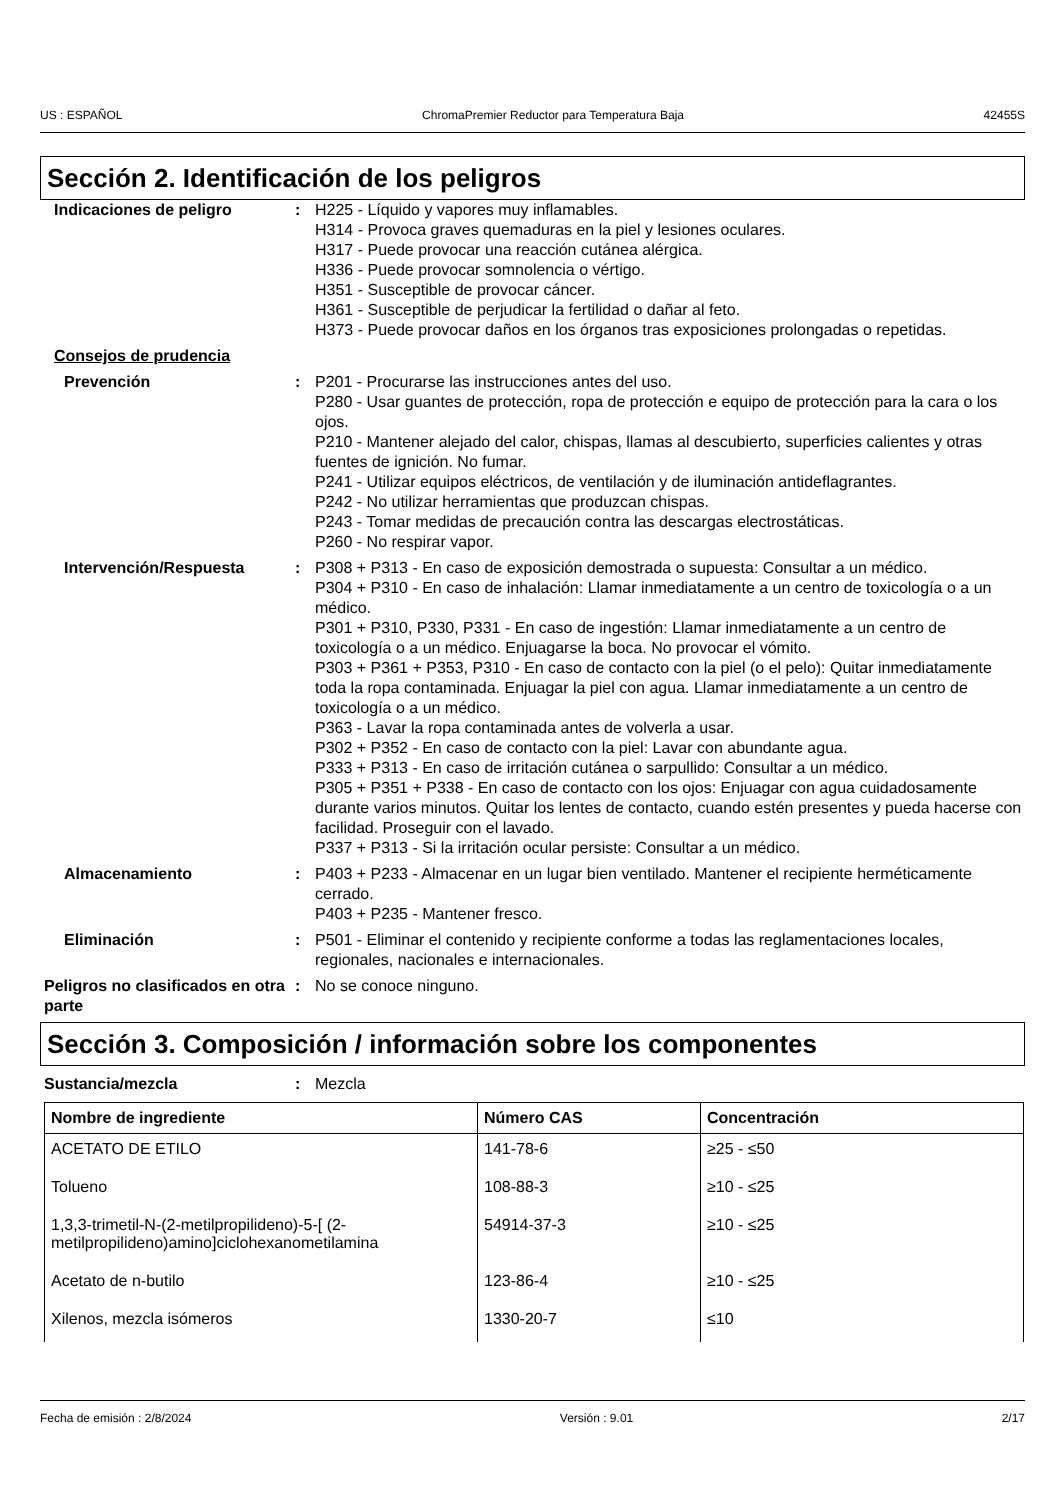US : ESPAÑOL ChromaPremier Reductor para Temperatura Baja 42455S
Sección 2. Identificación de los peligros
Indicaciones de peligro : H225 - Líquido y vapores muy inflamables.
H314 - Provoca graves quemaduras en la piel y lesiones oculares.
H317 - Puede provocar una reacción cutánea alérgica.
H336 - Puede provocar somnolencia o vértigo.
H351 - Susceptible de provocar cáncer.
H361 - Susceptible de perjudicar la fertilidad o dañar al feto.
H373 - Puede provocar daños en los órganos tras exposiciones prolongadas o repetidas.
Consejos de prudencia
Prevención : P201 - Procurarse las instrucciones antes del uso.
P280 - Usar guantes de protección, ropa de protección e equipo de protección para la cara o los ojos.
P210 - Mantener alejado del calor, chispas, llamas al descubierto, superficies calientes y otras fuentes de ignición. No fumar.
P241 - Utilizar equipos eléctricos, de ventilación y de iluminación antideflagrantes.
P242 - No utilizar herramientas que produzcan chispas.
P243 - Tomar medidas de precaución contra las descargas electrostáticas.
P260 - No respirar vapor.
Intervención/Respuesta : P308 + P313 - En caso de exposición demostrada o supuesta: Consultar a un médico.
P304 + P310 - En caso de inhalación: Llamar inmediatamente a un centro de toxicología o a un médico.
P301 + P310, P330, P331 - En caso de ingestión: Llamar inmediatamente a un centro de toxicología o a un médico. Enjuagarse la boca. No provocar el vómito.
P303 + P361 + P353, P310 - En caso de contacto con la piel (o el pelo): Quitar inmediatamente toda la ropa contaminada. Enjuagar la piel con agua. Llamar inmediatamente a un centro de toxicología o a un médico.
P363 - Lavar la ropa contaminada antes de volverla a usar.
P302 + P352 - En caso de contacto con la piel: Lavar con abundante agua.
P333 + P313 - En caso de irritación cutánea o sarpullido: Consultar a un médico.
P305 + P351 + P338 - En caso de contacto con los ojos: Enjuagar con agua cuidadosamente durante varios minutos. Quitar los lentes de contacto, cuando estén presentes y pueda hacerse con facilidad. Proseguir con el lavado.
P337 + P313 - Si la irritación ocular persiste: Consultar a un médico.
Almacenamiento : P403 + P233 - Almacenar en un lugar bien ventilado. Mantener el recipiente herméticamente cerrado.
P403 + P235 - Mantener fresco.
Eliminación : P501 - Eliminar el contenido y recipiente conforme a todas las reglamentaciones locales, regionales, nacionales e internacionales.
Peligros no clasificados en otra parte
: No se conoce ninguno.
Sección 3. Composición / información sobre los componentes
Sustancia/mezcla : Mezcla
| Nombre de ingrediente | Número CAS | Concentración |
| --- | --- | --- |
| ACETATO DE ETILO | 141-78-6 | ≥25 - ≤50 |
| Tolueno | 108-88-3 | ≥10 - ≤25 |
| 1,3,3-trimetil-N-(2-metilpropilideno)-5-[ (2-metilpropilideno)amino]ciclohexanometilamina | 54914-37-3 | ≥10 - ≤25 |
| Acetato de n-butilo | 123-86-4 | ≥10 - ≤25 |
| Xilenos, mezcla isómeros | 1330-20-7 | ≤10 |
Fecha de emisión : 2/8/2024 Versión : 9.01 2/17